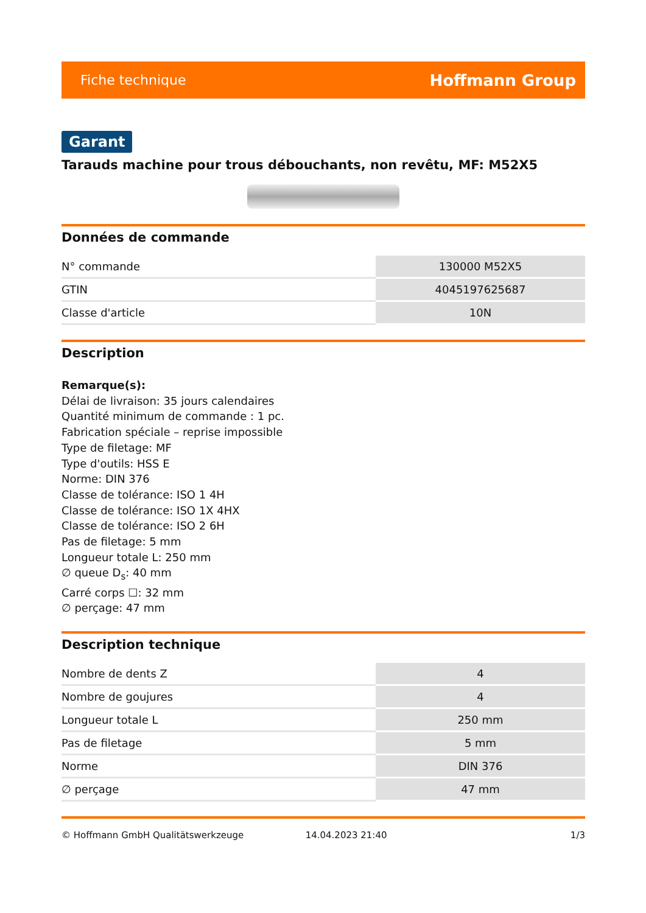Fiche technique Hoffmann Group
Garant
Tarauds machine pour trous débouchants, non revêtu, MF: M52X5
Données de commande
| N° commande | 130000 M52X5 |
| GTIN | 4045197625687 |
| Classe d'article | 10N |
Description
Remarque(s):
Délai de livraison: 35 jours calendaires
Quantité minimum de commande : 1 pc.
Fabrication spéciale – reprise impossible
Type de filetage: MF
Type d'outils: HSS E
Norme: DIN 376
Classe de tolérance: ISO 1 4H
Classe de tolérance: ISO 1X 4HX
Classe de tolérance: ISO 2 6H
Pas de filetage: 5 mm
Longueur totale L: 250 mm
∅ queue D<sub>s</sub>: 40 mm
Carré corps ☐: 32 mm
∅ perçage: 47 mm
Description technique
| Nombre de dents Z | 4 |
| Nombre de goujures | 4 |
| Longueur totale L | 250 mm |
| Pas de filetage | 5 mm |
| Norme | DIN 376 |
| ∅ perçage | 47 mm |
© Hoffmann GmbH Qualitätswerkzeuge 14.04.2023 21:40 1/3